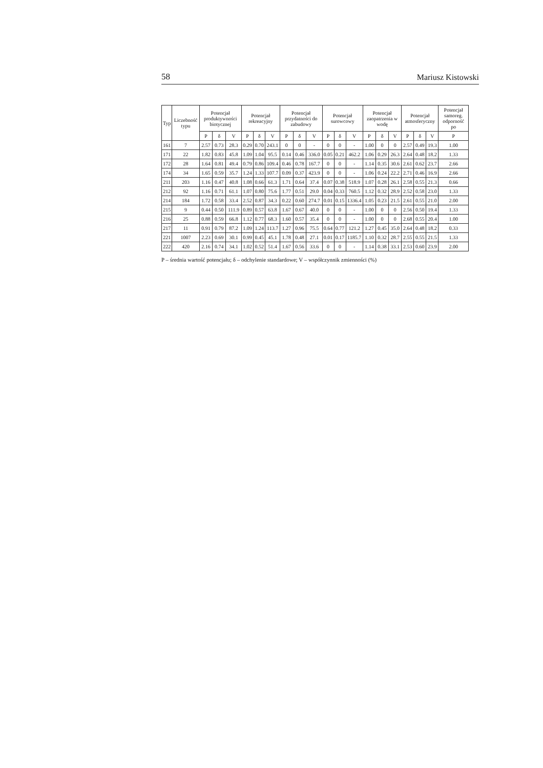58 Mariusz Kistowski
| Typ | Liczebność typu | Potencjał produktywności biotycznej | | | Potencjał rekreacyjny | | | Potencjał przydatności do zabudowy | | | Potencjał surowcowy | | | Potencjał zaopatrzenia w wodę | | | Potencjał atmosferyczny | | | Potencjał samoreg. odporność po |
| --- | --- | --- | --- | --- | --- | --- | --- | --- | --- | --- | --- | --- | --- | --- | --- | --- | --- | --- | --- | --- |
| | | P | δ | V | P | δ | V | P | δ | V | P | δ | V | P | δ | V | P | δ | V | P |
| 161 | 7 | 2.57 | 0.73 | 28.3 | 0.29 | 0.70 | 243.1 | 0 | 0 | - | 0 | 0 | - | 1.00 | 0 | 0 | 2.57 | 0.49 | 19.3 | 1.00 |
| 171 | 22 | 1.82 | 0.83 | 45.8 | 1.09 | 1.04 | 95.5 | 0.14 | 0.46 | 336.0 | 0.05 | 0.21 | 462.2 | 1.06 | 0.29 | 26.3 | 2.64 | 0.48 | 18.2 | 1.33 |
| 172 | 28 | 1.64 | 0.81 | 49.4 | 0.79 | 0.86 | 109.4 | 0.46 | 0.78 | 167.7 | 0 | 0 | - | 1.14 | 0.35 | 30.6 | 2.61 | 0.62 | 23.7 | 2.66 |
| 174 | 34 | 1.65 | 0.59 | 35.7 | 1.24 | 1.33 | 107.7 | 0.09 | 0.37 | 423.9 | 0 | 0 | - | 1.06 | 0.24 | 22.2 | 2.71 | 0.46 | 16.9 | 2.66 |
| 211 | 203 | 1.16 | 0.47 | 40.8 | 1.08 | 0.66 | 61.3 | 1.71 | 0.64 | 37.4 | 0.07 | 0.38 | 518.9 | 1.07 | 0.28 | 26.1 | 2.58 | 0.55 | 21.3 | 0.66 |
| 212 | 92 | 1.16 | 0.71 | 61.1 | 1.07 | 0.80 | 75.6 | 1.77 | 0.51 | 29.0 | 0.04 | 0.33 | 760.5 | 1.12 | 0.32 | 28.9 | 2.52 | 0.58 | 23.0 | 1.33 |
| 214 | 184 | 1.72 | 0.58 | 33.4 | 2.52 | 0.87 | 34.3 | 0.22 | 0.60 | 274.7 | 0.01 | 0.15 | 1336.4 | 1.05 | 0.23 | 21.5 | 2.61 | 0.55 | 21.0 | 2.00 |
| 215 | 9 | 0.44 | 0.50 | 111.9 | 0.89 | 0.57 | 63.8 | 1.67 | 0.67 | 40.0 | 0 | 0 | - | 1.00 | 0 | 0 | 2.56 | 0.50 | 19.4 | 1.33 |
| 216 | 25 | 0.88 | 0.59 | 66.8 | 1.12 | 0.77 | 68.3 | 1.60 | 0.57 | 35.4 | 0 | 0 | - | 1.00 | 0 | 0 | 2.68 | 0.55 | 20.4 | 1.00 |
| 217 | 11 | 0.91 | 0.79 | 87.2 | 1.09 | 1.24 | 113.7 | 1.27 | 0.96 | 75.5 | 0.64 | 0.77 | 121.2 | 1.27 | 0.45 | 35.0 | 2.64 | 0.48 | 18.2 | 0.33 |
| 221 | 1007 | 2.23 | 0.69 | 30.1 | 0.99 | 0.45 | 45.1 | 1.78 | 0.48 | 27.1 | 0.01 | 0.17 | 1185.7 | 1.10 | 0.32 | 28.7 | 2.55 | 0.55 | 21.5 | 1.33 |
| 222 | 420 | 2.16 | 0.74 | 34.1 | 1.02 | 0.52 | 51.4 | 1.67 | 0.56 | 33.6 | 0 | 0 | - | 1.14 | 0.38 | 33.1 | 2.53 | 0.60 | 23.9 | 2.00 |
P – średnia wartość potencjału; δ – odchylenie standardowe; V – współczynnik zmienności (%)